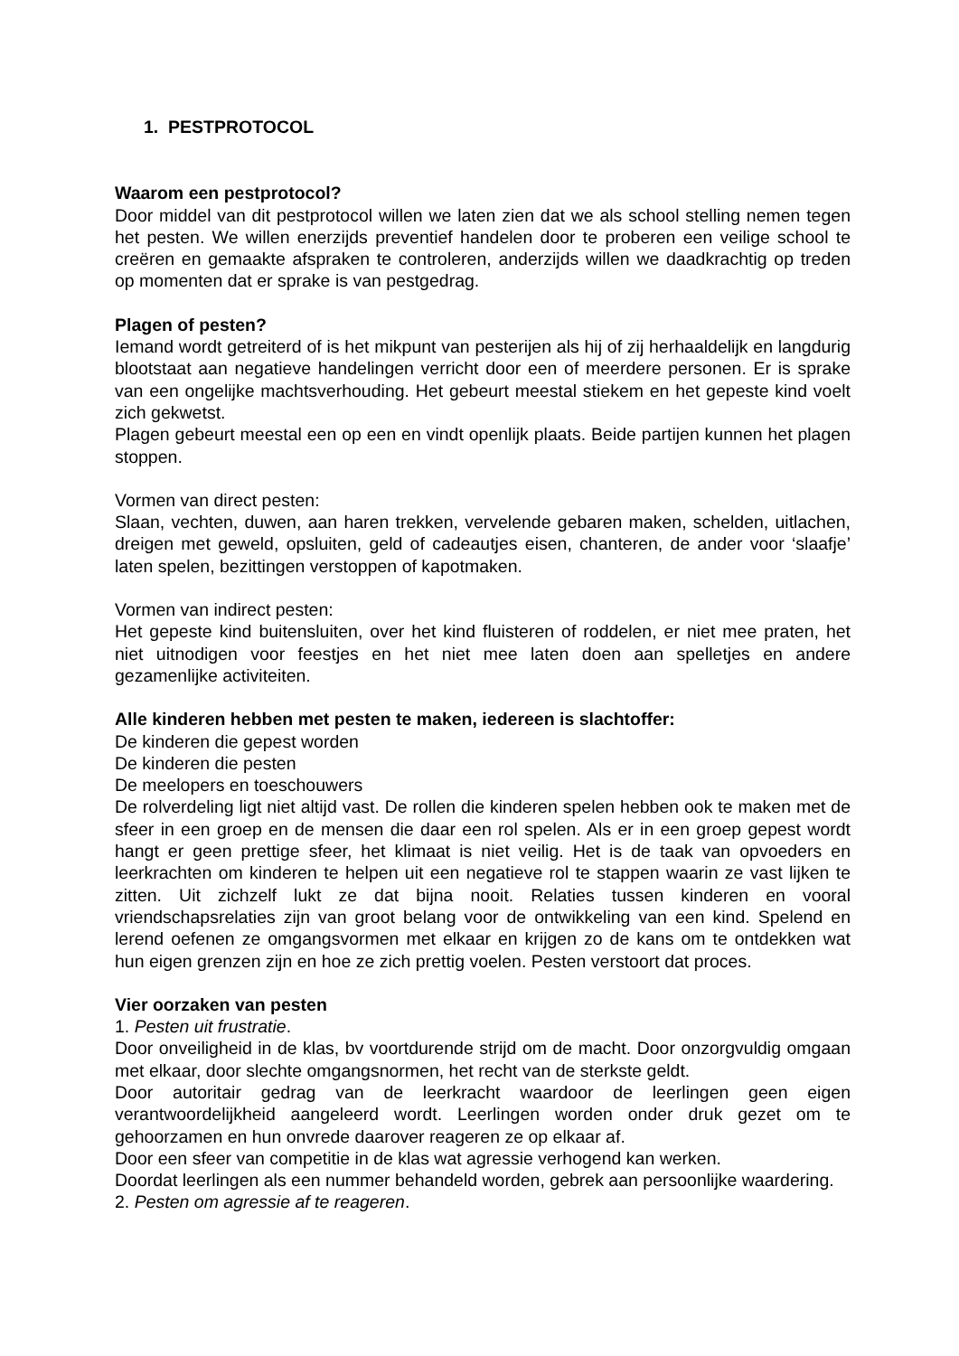1. PESTPROTOCOL
Waarom een pestprotocol?
Door middel van dit pestprotocol willen we laten zien dat we als school stelling nemen tegen het pesten. We willen enerzijds preventief handelen door te proberen een veilige school te creëren en gemaakte afspraken te controleren, anderzijds willen we daadkrachtig op treden op momenten dat er sprake is van pestgedrag.
Plagen of pesten?
Iemand wordt getreiterd of is het mikpunt van pesterijen als hij of zij herhaaldelijk en langdurig blootstaat aan negatieve handelingen verricht door een of meerdere personen. Er is sprake van een ongelijke machtsverhouding. Het gebeurt meestal stiekem en het gepeste kind voelt zich gekwetst.
Plagen gebeurt meestal een op een en vindt openlijk plaats. Beide partijen kunnen het plagen stoppen.
Vormen van direct pesten:
Slaan, vechten, duwen, aan haren trekken, vervelende gebaren maken, schelden, uitlachen, dreigen met geweld, opsluiten, geld of cadeautjes eisen, chanteren, de ander voor ‘slaafje’ laten spelen, bezittingen verstoppen of kapotmaken.
Vormen van indirect pesten:
Het gepeste kind buitensluiten, over het kind fluisteren of roddelen, er niet mee praten, het niet uitnodigen voor feestjes en het niet mee laten doen aan spelletjes en andere gezamenlijke activiteiten.
Alle kinderen hebben met pesten te maken, iedereen is slachtoffer:
De kinderen die gepest worden
De kinderen die pesten
De meelopers en toeschouwers
De rolverdeling ligt niet altijd vast. De rollen die kinderen spelen hebben ook te maken met de sfeer in een groep en de mensen die daar een rol spelen. Als er in een groep gepest wordt hangt er geen prettige sfeer, het klimaat is niet veilig. Het is de taak van opvoeders en leerkrachten om kinderen te helpen uit een negatieve rol te stappen waarin ze vast lijken te zitten. Uit zichzelf lukt ze dat bijna nooit. Relaties tussen kinderen en vooral vriendschapsrelaties zijn van groot belang voor de ontwikkeling van een kind. Spelend en lerend oefenen ze omgangsvormen met elkaar en krijgen zo de kans om te ontdekken wat hun eigen grenzen zijn en hoe ze zich prettig voelen. Pesten verstoort dat proces.
Vier oorzaken van pesten
1. Pesten uit frustratie.
Door onveiligheid in de klas, bv voortdurende strijd om de macht. Door onzorgvuldig omgaan met elkaar, door slechte omgangsnormen, het recht van de sterkste geldt.
Door autoritair gedrag van de leerkracht waardoor de leerlingen geen eigen verantwoordelijkheid aangeleerd wordt. Leerlingen worden onder druk gezet om te gehoorzamen en hun onvrede daarover reageren ze op elkaar af.
Door een sfeer van competitie in de klas wat agressie verhogend kan werken.
Doordat leerlingen als een nummer behandeld worden, gebrek aan persoonlijke waardering.
2. Pesten om agressie af te reageren.